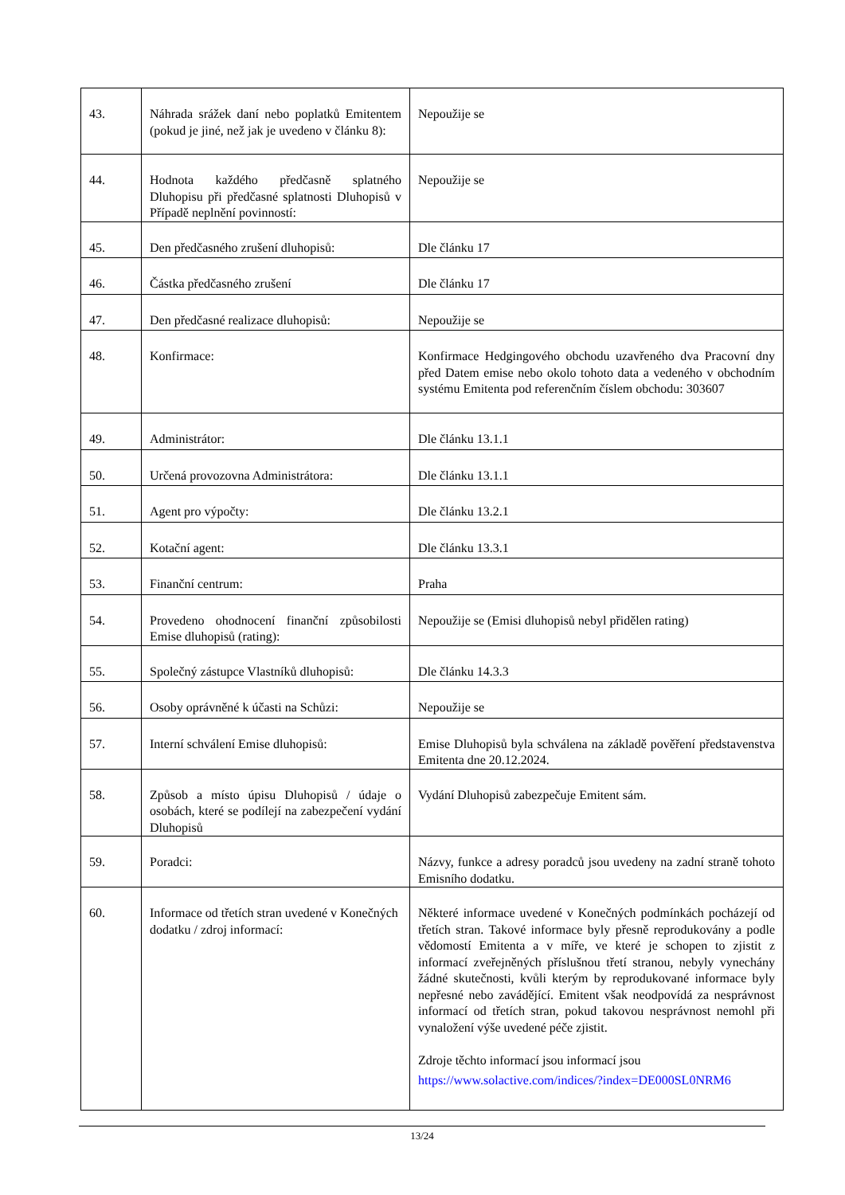| 43. | Náhrada srážek daní nebo poplatků Emitentem (pokud je jiné, než jak je uvedeno v článku 8): | Nepoužije se |
| 44. | Hodnota každého předčasně splatného Dluhopisu při předčasné splatnosti Dluhopisů v Případě neplnění povinností: | Nepoužije se |
| 45. | Den předčasného zrušení dluhopisů: | Dle článku 17 |
| 46. | Částka předčasného zrušení | Dle článku 17 |
| 47. | Den předčasné realizace dluhopisů: | Nepoužije se |
| 48. | Konfirmace: | Konfirmace Hedgingového obchodu uzavřeného dva Pracovní dny před Datem emise nebo okolo tohoto data a vedeného v obchodním systému Emitenta pod referenčním číslem obchodu: 303607 |
| 49. | Administrátor: | Dle článku 13.1.1 |
| 50. | Určená provozovna Administrátora: | Dle článku 13.1.1 |
| 51. | Agent pro výpočty: | Dle článku 13.2.1 |
| 52. | Kotační agent: | Dle článku 13.3.1 |
| 53. | Finanční centrum: | Praha |
| 54. | Provedeno ohodnocení finanční způsobilosti Emise dluhopisů (rating): | Nepoužije se (Emisi dluhopisů nebyl přidělen rating) |
| 55. | Společný zástupce Vlastníků dluhopisů: | Dle článku 14.3.3 |
| 56. | Osoby oprávněné k účasti na Schůzi: | Nepoužije se |
| 57. | Interní schválení Emise dluhopisů: | Emise Dluhopisů byla schválena na základě pověření představenstva Emitenta dne 20.12.2024. |
| 58. | Způsob a místo úpisu Dluhopisů / údaje o osobách, které se podílejí na zabezpečení vydání Dluhopisů | Vydání Dluhopisů zabezpečuje Emitent sám. |
| 59. | Poradci: | Názvy, funkce a adresy poradců jsou uvedeny na zadní straně tohoto Emisního dodatku. |
| 60. | Informace od třetích stran uvedené v Konečných dodatku / zdroj informací: | Některé informace uvedené v Konečných podmínkách pocházejí od třetích stran. Takové informace byly přesně reprodukovány a podle vědomostí Emitenta a v míře, ve které je schopen to zjistit z informací zveřejněných příslušnou třetí stranou, nebyly vynechány žádné skutečnosti, kvůli kterým by reprodukované informace byly nepřesné nebo zavádějící. Emitent však neodpovídá za nesprávnost informací od třetích stran, pokud takovou nesprávnost nemohl při vynaložení výše uvedené péče zjistit. Zdroje těchto informací jsou informací jsou https://www.solactive.com/indices/?index=DE000SL0NRM6 |
13/24